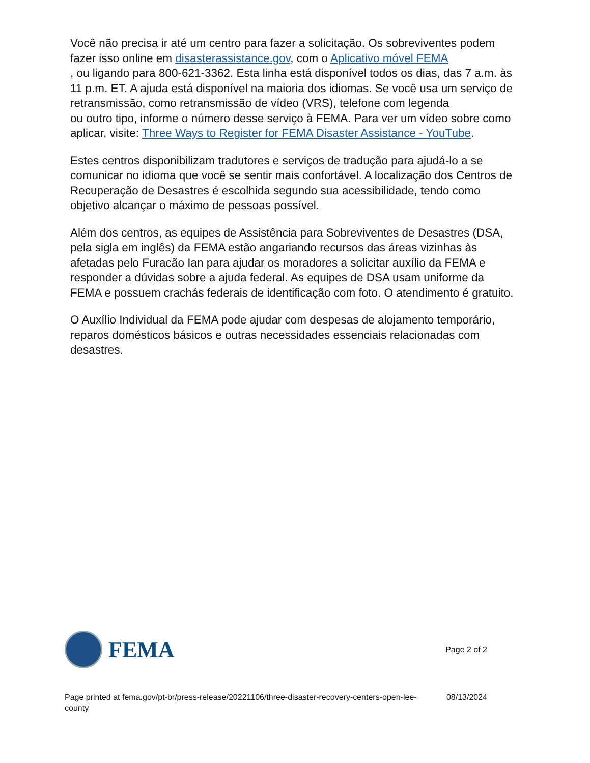Você não precisa ir até um centro para fazer a solicitação. Os sobreviventes podem fazer isso online em disasterassistance.gov, com o Aplicativo móvel FEMA
, ou ligando para 800-621-3362. Esta linha está disponível todos os dias, das 7 a.m. às 11 p.m. ET. A ajuda está disponível na maioria dos idiomas. Se você usa um serviço de retransmissão, como retransmissão de vídeo (VRS), telefone com legenda
ou outro tipo, informe o número desse serviço à FEMA. Para ver um vídeo sobre como aplicar, visite: Three Ways to Register for FEMA Disaster Assistance - YouTube.
Estes centros disponibilizam tradutores e serviços de tradução para ajudá-lo a se comunicar no idioma que você se sentir mais confortável. A localização dos Centros de Recuperação de Desastres é escolhida segundo sua acessibilidade, tendo como objetivo alcançar o máximo de pessoas possível.
Além dos centros, as equipes de Assistência para Sobreviventes de Desastres (DSA, pela sigla em inglês) da FEMA estão angariando recursos das áreas vizinhas às afetadas pelo Furacão Ian para ajudar os moradores a solicitar auxílio da FEMA e responder a dúvidas sobre a ajuda federal. As equipes de DSA usam uniforme da FEMA e possuem crachás federais de identificação com foto. O atendimento é gratuito.
O Auxílio Individual da FEMA pode ajudar com despesas de alojamento temporário, reparos domésticos básicos e outras necessidades essenciais relacionadas com desastres.
FEMA
Page 2 of 2
Page printed at fema.gov/pt-br/press-release/20221106/three-disaster-recovery-centers-open-lee-county 08/13/2024